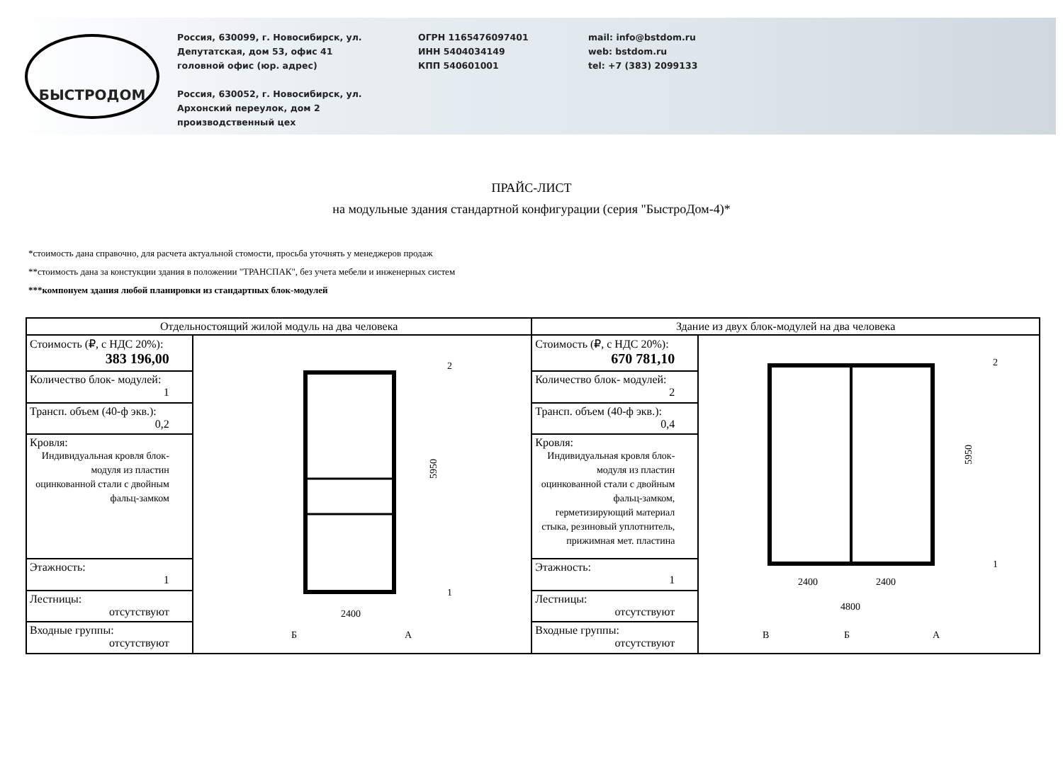БЫСТРОДОМ
Россия, 630099, г. Новосибирск, ул.
Депутатская, дом 53, офис 41
головной офис (юр. адрес)
Россия, 630052, г. Новосибирск, ул.
Архонский переулок, дом 2
производственный цех
ОГРН 1165476097401
ИНН 5404034149
КПП 540601001
mail: info@bstdom.ru
web: bstdom.ru
tel: +7 (383) 2099133
ПРАЙС-ЛИСТ
на модульные здания стандартной конфигурации (серия "БыстроДом-4)*
*стоимость дана справочно, для расчета актуальной стомости, просьба уточнять у менеджеров продаж
**стоимость дана за констукции здания в положении "ТРАНСПАК", без учета мебели и инженерных систем
***компонуем здания любой планировки из стандартных блок-модулей
| Отдельностоящий жилой модуль на два человека | | Здание из двух блок-модулей на два человека | |
| --- | --- | --- | --- |
| Стоимость (₽, с НДС 20%): 383 196,00 | 5950 2400 Б А 2 1 | Стоимость (₽, с НДС 20%): 670 781,10 | 5950 2400 2400 4800 В Б А 2 1 |
| Количество блок- модулей: 1 | | Количество блок- модулей: 2 | |
| Трансп. объем (40-ф экв.): 0,2 | | Трансп. объем (40-ф экв.): 0,4 | |
| Кровля: Индивидуальная кровля блок-модуля из пластин оцинкованной стали с двойным фальц-замком | | Кровля: Индивидуальная кровля блок-модуля из пластин оцинкованной стали с двойным фальц-замком, герметизирующий материал стыка, резиновый уплотнитель, прижимная мет. пластина | |
| Этажность: 1 | | Этажность: 1 | |
| Лестницы: отсутствуют | | Лестницы: отсутствуют | |
| Входные группы: отсутствуют | | Входные группы: отсутствуют | |